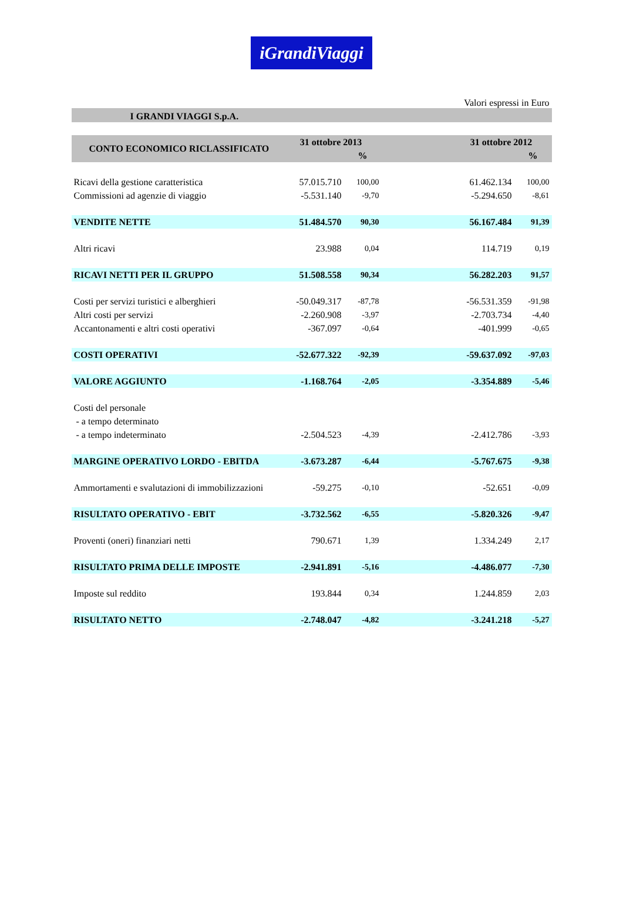iGrandiViaggi
Valori espressi in Euro
I GRANDI VIAGGI S.p.A.
| CONTO ECONOMICO RICLASSIFICATO | 31 ottobre 2013 | | | 31 ottobre 2012 | |
| --- | --- | --- | --- | --- | --- |
| | | % | | | % |
| Ricavi della gestione caratteristica | 57.015.710 | 100,00 | | 61.462.134 | 100,00 |
| Commissioni ad agenzie di viaggio | -5.531.140 | -9,70 | | -5.294.650 | -8,61 |
| VENDITE NETTE | 51.484.570 | 90,30 | | 56.167.484 | 91,39 |
| Altri ricavi | 23.988 | 0,04 | | 114.719 | 0,19 |
| RICAVI NETTI PER IL GRUPPO | 51.508.558 | 90,34 | | 56.282.203 | 91,57 |
| Costi per servizi turistici e alberghieri | -50.049.317 | -87,78 | | -56.531.359 | -91,98 |
| Altri costi per servizi | -2.260.908 | -3,97 | | -2.703.734 | -4,40 |
| Accantonamenti e altri costi operativi | -367.097 | -0,64 | | -401.999 | -0,65 |
| COSTI OPERATIVI | -52.677.322 | -92,39 | | -59.637.092 | -97,03 |
| VALORE AGGIUNTO | -1.168.764 | -2,05 | | -3.354.889 | -5,46 |
| Costi del personale | | | | | |
| - a tempo determinato | | | | | |
| - a tempo indeterminato | -2.504.523 | -4,39 | | -2.412.786 | -3,93 |
| MARGINE OPERATIVO LORDO - EBITDA | -3.673.287 | -6,44 | | -5.767.675 | -9,38 |
| Ammortamenti e svalutazioni di immobilizzazioni | -59.275 | -0,10 | | -52.651 | -0,09 |
| RISULTATO OPERATIVO - EBIT | -3.732.562 | -6,55 | | -5.820.326 | -9,47 |
| Proventi (oneri) finanziari netti | 790.671 | 1,39 | | 1.334.249 | 2,17 |
| RISULTATO PRIMA DELLE IMPOSTE | -2.941.891 | -5,16 | | -4.486.077 | -7,30 |
| Imposte sul reddito | 193.844 | 0,34 | | 1.244.859 | 2,03 |
| RISULTATO NETTO | -2.748.047 | -4,82 | | -3.241.218 | -5,27 |